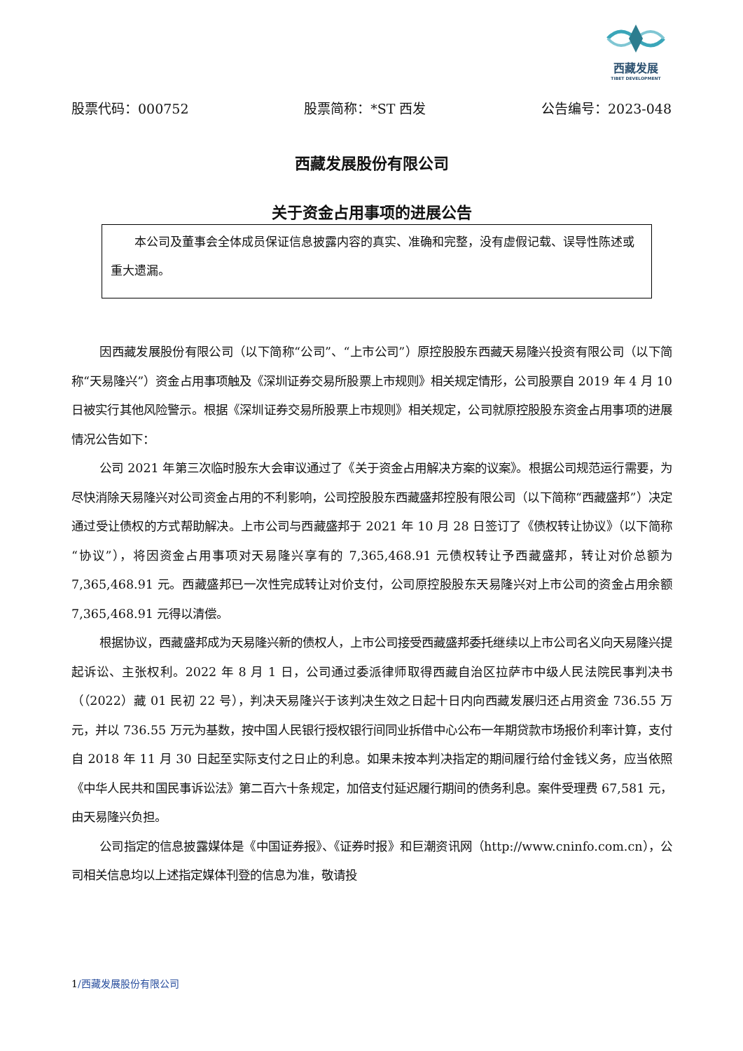西藏发展
TIBET DEVELOPMENT
股票代码：000752 股票简称：*ST 西发 公告编号：2023-048
西藏发展股份有限公司
关于资金占用事项的进展公告
本公司及董事会全体成员保证信息披露内容的真实、准确和完整，没有虚假记载、误导性陈述或重大遗漏。
因西藏发展股份有限公司（以下简称“公司”、“上市公司”）原控股股东西藏天易隆兴投资有限公司（以下简称“天易隆兴”）资金占用事项触及《深圳证券交易所股票上市规则》相关规定情形，公司股票自 2019 年 4 月 10 日被实行其他风险警示。根据《深圳证券交易所股票上市规则》相关规定，公司就原控股股东资金占用事项的进展情况公告如下：
公司 2021 年第三次临时股东大会审议通过了《关于资金占用解决方案的议案》。根据公司规范运行需要，为尽快消除天易隆兴对公司资金占用的不利影响，公司控股股东西藏盛邦控股有限公司（以下简称“西藏盛邦”）决定通过受让债权的方式帮助解决。上市公司与西藏盛邦于 2021 年 10 月 28 日签订了《债权转让协议》（以下简称“协议”），将因资金占用事项对天易隆兴享有的 7,365,468.91 元债权转让予西藏盛邦，转让对价总额为 7,365,468.91 元。西藏盛邦已一次性完成转让对价支付，公司原控股股东天易隆兴对上市公司的资金占用余额 7,365,468.91 元得以清偿。
根据协议，西藏盛邦成为天易隆兴新的债权人，上市公司接受西藏盛邦委托继续以上市公司名义向天易隆兴提起诉讼、主张权利。2022 年 8 月 1 日，公司通过委派律师取得西藏自治区拉萨市中级人民法院民事判决书（（2022）藏 01 民初 22 号），判决天易隆兴于该判决生效之日起十日内向西藏发展归还占用资金 736.55 万元，并以 736.55 万元为基数，按中国人民银行授权银行间同业拆借中心公布一年期贷款市场报价利率计算，支付自 2018 年 11 月 30 日起至实际支付之日止的利息。如果未按本判决指定的期间履行给付金钱义务，应当依照《中华人民共和国民事诉讼法》第二百六十条规定，加倍支付延迟履行期间的债务利息。案件受理费 67,581 元，由天易隆兴负担。
公司指定的信息披露媒体是《中国证券报》、《证券时报》和巨潮资讯网（http://www.cninfo.com.cn），公司相关信息均以上述指定媒体刊登的信息为准，敬请投
1/西藏发展股份有限公司